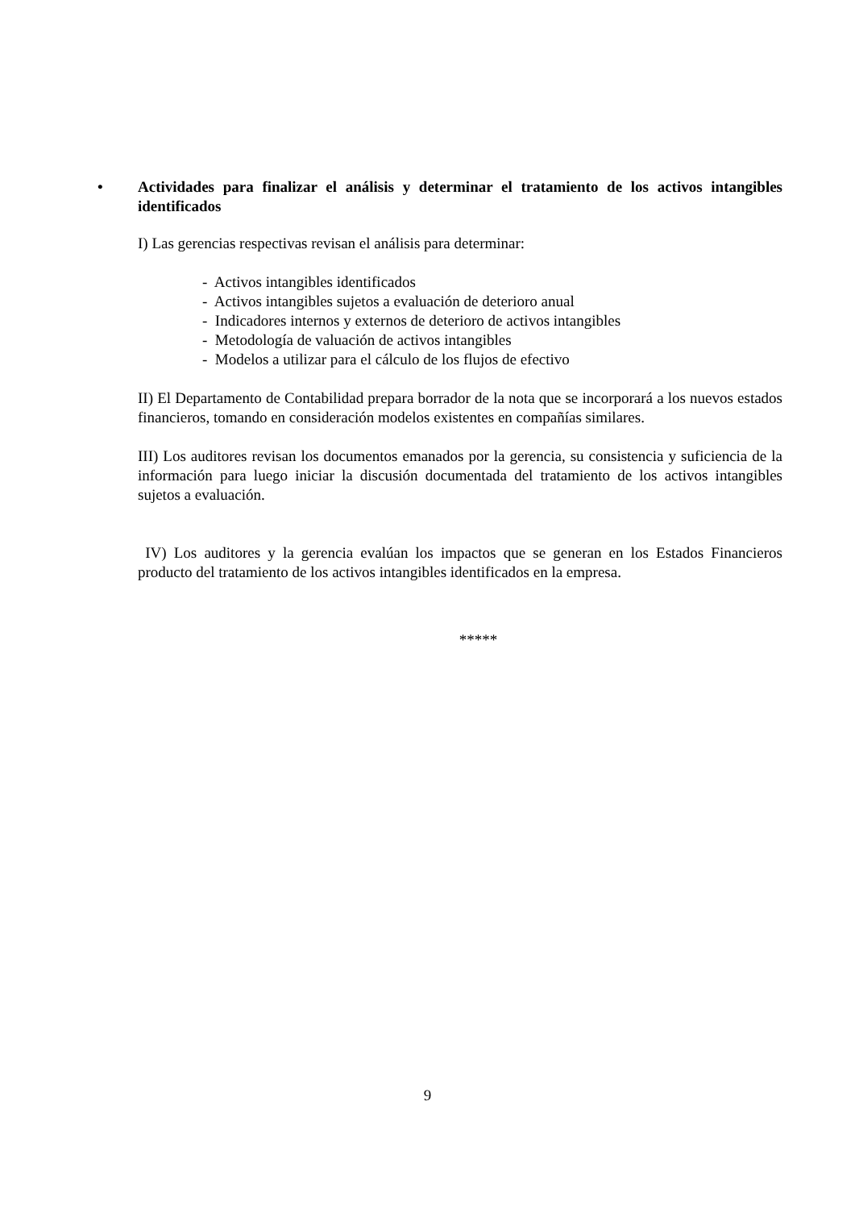• Actividades para finalizar el análisis y determinar el tratamiento de los activos intangibles identificados
I) Las gerencias respectivas revisan el análisis para determinar:
- Activos intangibles identificados
- Activos intangibles sujetos a evaluación de deterioro anual
- Indicadores internos y externos de deterioro de activos intangibles
- Metodología de valuación de activos intangibles
- Modelos a utilizar para el cálculo de los flujos de efectivo
II) El Departamento de Contabilidad prepara borrador de la nota que se incorporará a los nuevos estados financieros, tomando en consideración modelos existentes en compañías similares.
III) Los auditores revisan los documentos emanados por la gerencia, su consistencia y suficiencia de la información para luego iniciar la discusión documentada del tratamiento de los activos intangibles sujetos a evaluación.
IV) Los auditores y la gerencia evalúan los impactos que se generan en los Estados Financieros producto del tratamiento de los activos intangibles identificados en la empresa.
*****
9